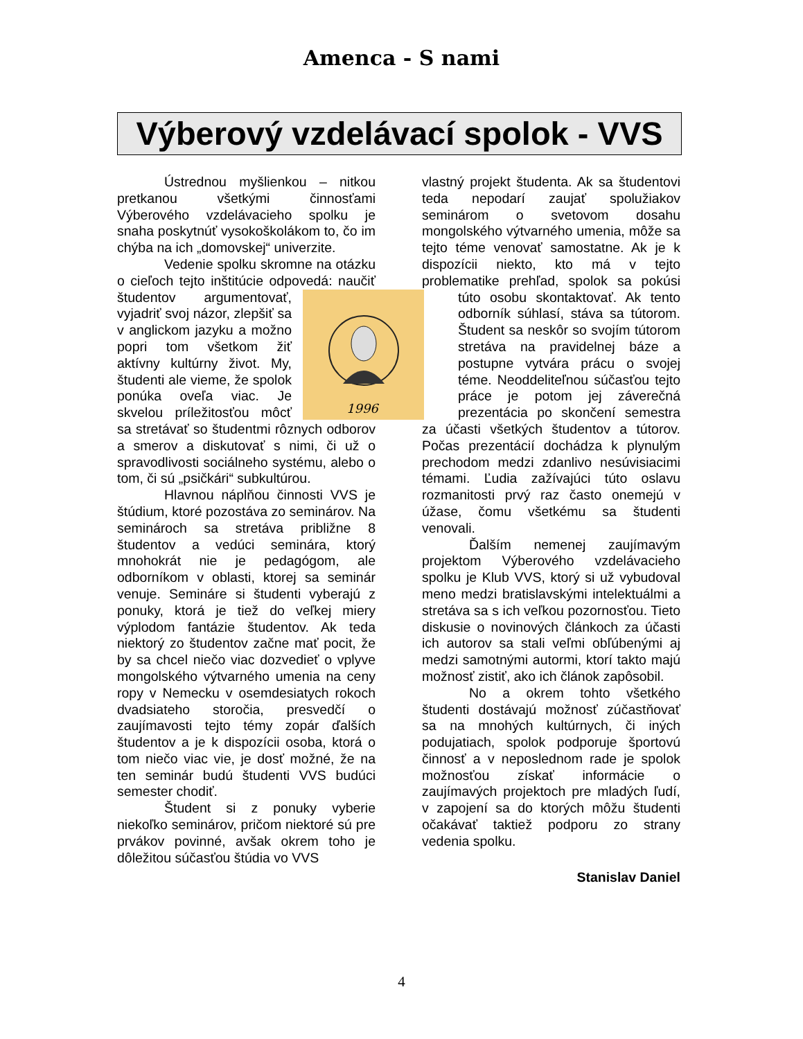Amenca - S nami
Výberový vzdelávací spolok - VVS
Ústrednou myšlienkou – nitkou pretkanou všetkými činnosťami Výberového vzdelávacieho spolku je snaha poskytnúť vysokoškolákom to, čo im chýba na ich „domovskej“ univerzite.
Vedenie spolku skromne na otázku o cieľoch tejto inštitúcie odpovedá: naučiť študentov
1996
argumentovať, vyjadriť svoj názor, zlepšiť sa v anglickom jazyku a možno popri tom všetkom žiť aktívny kultúrny život. My, študenti ale vieme, že spolok ponúka oveľa viac. Je skvelou príležitosťou môcť sa stretávať so študentmi rôznych odborov a smerov a diskutovať s nimi, či už o spravodlivosti sociálneho systému, alebo o tom, či sú „psičkári“ subkultúrou.
Hlavnou náplňou činnosti VVS je štúdium, ktoré pozostáva zo seminárov. Na seminároch sa stretáva približne 8 študentov a vedúci seminára, ktorý mnohokrát nie je pedagógom, ale odborníkom v oblasti, ktorej sa seminár venuje. Semináre si študenti vyberajú z ponuky, ktorá je tiež do veľkej miery výplodom fantázie študentov. Ak teda niektorý zo študentov začne mať pocit, že by sa chcel niečo viac dozvedieť o vplyve mongolského výtvarného umenia na ceny ropy v Nemecku v osemdesiatych rokoch dvadsiateho storočia, presvedčí o zaujímavosti tejto témy zopár ďalších študentov a je k dispozícii osoba, ktorá o tom niečo viac vie, je dosť možné, že na ten seminár budú študenti VVS budúci semester chodiť.
Študent si z ponuky vyberie niekoľko seminárov, pričom niektoré sú pre prvákov povinné, avšak okrem toho je dôležitou súčasťou štúdia vo VVS
vlastný projekt študenta. Ak sa študentovi teda nepodarí zaujať spolužiakov seminárom o svetovom dosahu mongolského výtvarného umenia, môže sa tejto téme venovať samostatne. Ak je k dispozícii niekto, kto má v tejto problematike prehľad, spolok sa pokúsi túto osobu skontaktovať. Ak tento odborník súhlasí, stáva sa tútorom. Študent sa neskôr so svojím tútorom stretáva na pravidelnej báze a postupne vytvára prácu o svojej téme. Neoddeliteľnou súčasťou tejto práce je potom jej záverečná prezentácia po skončení semestra za účasti všetkých študentov a tútorov. Počas prezentácií dochádza k plynulým prechodom medzi zdanlivo nesúvisiacimi témami. Ľudia zažívajúci túto oslavu rozmanitosti prvý raz často onemejú v úžase, čomu všetkému sa študenti venovali.
Ďalším nemenej zaujímavým projektom Výberového vzdelávacieho spolku je Klub VVS, ktorý si už vybudoval meno medzi bratislavskými intelektuálmi a stretáva sa s ich veľkou pozornosťou. Tieto diskusie o novinových článkoch za účasti ich autorov sa stali veľmi obľúbenými aj medzi samotnými autormi, ktorí takto majú možnosť zistiť, ako ich článok zapôsobil.
No a okrem tohto všetkého študenti dostávajú možnosť zúčastňovať sa na mnohých kultúrnych, či iných podujatiach, spolok podporuje športovú činnosť a v neposlednom rade je spolok možnosťou získať informácie o zaujímavých projektoch pre mladých ľudí, v zapojení sa do ktorých môžu študenti očakávať taktiež podporu zo strany vedenia spolku.
Stanislav Daniel
4